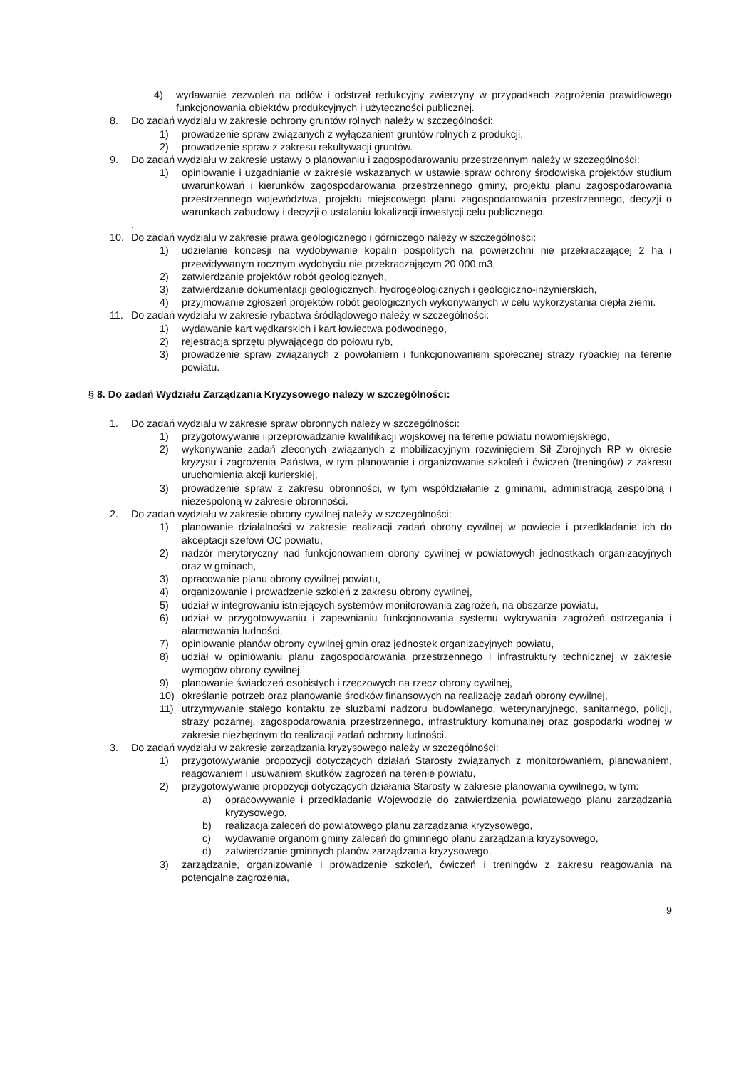4) wydawanie zezwoleń na odłów i odstrzał redukcyjny zwierzyny w przypadkach zagrożenia prawidłowego funkcjonowania obiektów produkcyjnych i użyteczności publicznej.
8. Do zadań wydziału w zakresie ochrony gruntów rolnych należy w szczególności:
1) prowadzenie spraw związanych z wyłączaniem gruntów rolnych z produkcji,
2) prowadzenie spraw z zakresu rekultywacji gruntów.
9. Do zadań wydziału w zakresie ustawy o planowaniu i zagospodarowaniu przestrzennym należy w szczególności:
1) opiniowanie i uzgadnianie w zakresie wskazanych w ustawie spraw ochrony środowiska projektów studium uwarunkowań i kierunków zagospodarowania przestrzennego gminy, projektu planu zagospodarowania przestrzennego województwa, projektu miejscowego planu zagospodarowania przestrzennego, decyzji o warunkach zabudowy i decyzji o ustalaniu lokalizacji inwestycji celu publicznego.
.
10. Do zadań wydziału w zakresie prawa geologicznego i górniczego należy w szczególności:
1) udzielanie koncesji na wydobywanie kopalin pospolitych na powierzchni nie przekraczającej 2 ha i przewidywanym rocznym wydobyciu nie przekraczającym 20 000 m3,
2) zatwierdzanie projektów robót geologicznych,
3) zatwierdzanie dokumentacji geologicznych, hydrogeologicznych i geologiczno-inżynierskich,
4) przyjmowanie zgłoszeń projektów robót geologicznych wykonywanych w celu wykorzystania ciepła ziemi.
11. Do zadań wydziału w zakresie rybactwa śródlądowego należy w szczególności:
1) wydawanie kart wędkarskich i kart łowiectwa podwodnego,
2) rejestracja sprzętu pływającego do połowu ryb,
3) prowadzenie spraw związanych z powołaniem i funkcjonowaniem społecznej straży rybackiej na terenie powiatu.
§ 8. Do zadań Wydziału Zarządzania Kryzysowego należy w szczególności:
1. Do zadań wydziału w zakresie spraw obronnych należy w szczególności:
1) przygotowywanie i przeprowadzanie kwalifikacji wojskowej na terenie powiatu nowomiejskiego,
2) wykonywanie zadań zleconych związanych z mobilizacyjnym rozwinięciem Sił Zbrojnych RP w okresie kryzysu i zagrożenia Państwa, w tym planowanie i organizowanie szkoleń i ćwiczeń (treningów) z zakresu uruchomienia akcji kurierskiej,
3) prowadzenie spraw z zakresu obronności, w tym współdziałanie z gminami, administracją zespoloną i niezespoloną w zakresie obronności.
2. Do zadań wydziału w zakresie obrony cywilnej należy w szczególności:
1) planowanie działalności w zakresie realizacji zadań obrony cywilnej w powiecie i przedkładanie ich do akceptacji szefowi OC powiatu,
2) nadzór merytoryczny nad funkcjonowaniem obrony cywilnej w powiatowych jednostkach organizacyjnych oraz w gminach,
3) opracowanie planu obrony cywilnej powiatu,
4) organizowanie i prowadzenie szkoleń z zakresu obrony cywilnej,
5) udział w integrowaniu istniejących systemów monitorowania zagrożeń, na obszarze powiatu,
6) udział w przygotowywaniu i zapewnianiu funkcjonowania systemu wykrywania zagrożeń ostrzegania i alarmowania ludności,
7) opiniowanie planów obrony cywilnej gmin oraz jednostek organizacyjnych powiatu,
8) udział w opiniowaniu planu zagospodarowania przestrzennego i infrastruktury technicznej w zakresie wymogów obrony cywilnej,
9) planowanie świadczeń osobistych i rzeczowych na rzecz obrony cywilnej,
10) określanie potrzeb oraz planowanie środków finansowych na realizację zadań obrony cywilnej,
11) utrzymywanie stałego kontaktu ze służbami nadzoru budowlanego, weterynaryjnego, sanitarnego, policji, straży pożarnej, zagospodarowania przestrzennego, infrastruktury komunalnej oraz gospodarki wodnej w zakresie niezbędnym do realizacji zadań ochrony ludności.
3. Do zadań wydziału w zakresie zarządzania kryzysowego należy w szczególności:
1) przygotowywanie propozycji dotyczących działań Starosty związanych z monitorowaniem, planowaniem, reagowaniem i usuwaniem skutków zagrożeń na terenie powiatu,
2) przygotowywanie propozycji dotyczących działania Starosty w zakresie planowania cywilnego, w tym:
a) opracowywanie i przedkładanie Wojewodzie do zatwierdzenia powiatowego planu zarządzania kryzysowego,
b) realizacja zaleceń do powiatowego planu zarządzania kryzysowego,
c) wydawanie organom gminy zaleceń do gminnego planu zarządzania kryzysowego,
d) zatwierdzanie gminnych planów zarządzania kryzysowego,
3) zarządzanie, organizowanie i prowadzenie szkoleń, ćwiczeń i treningów z zakresu reagowania na potencjalne zagrożenia,
9